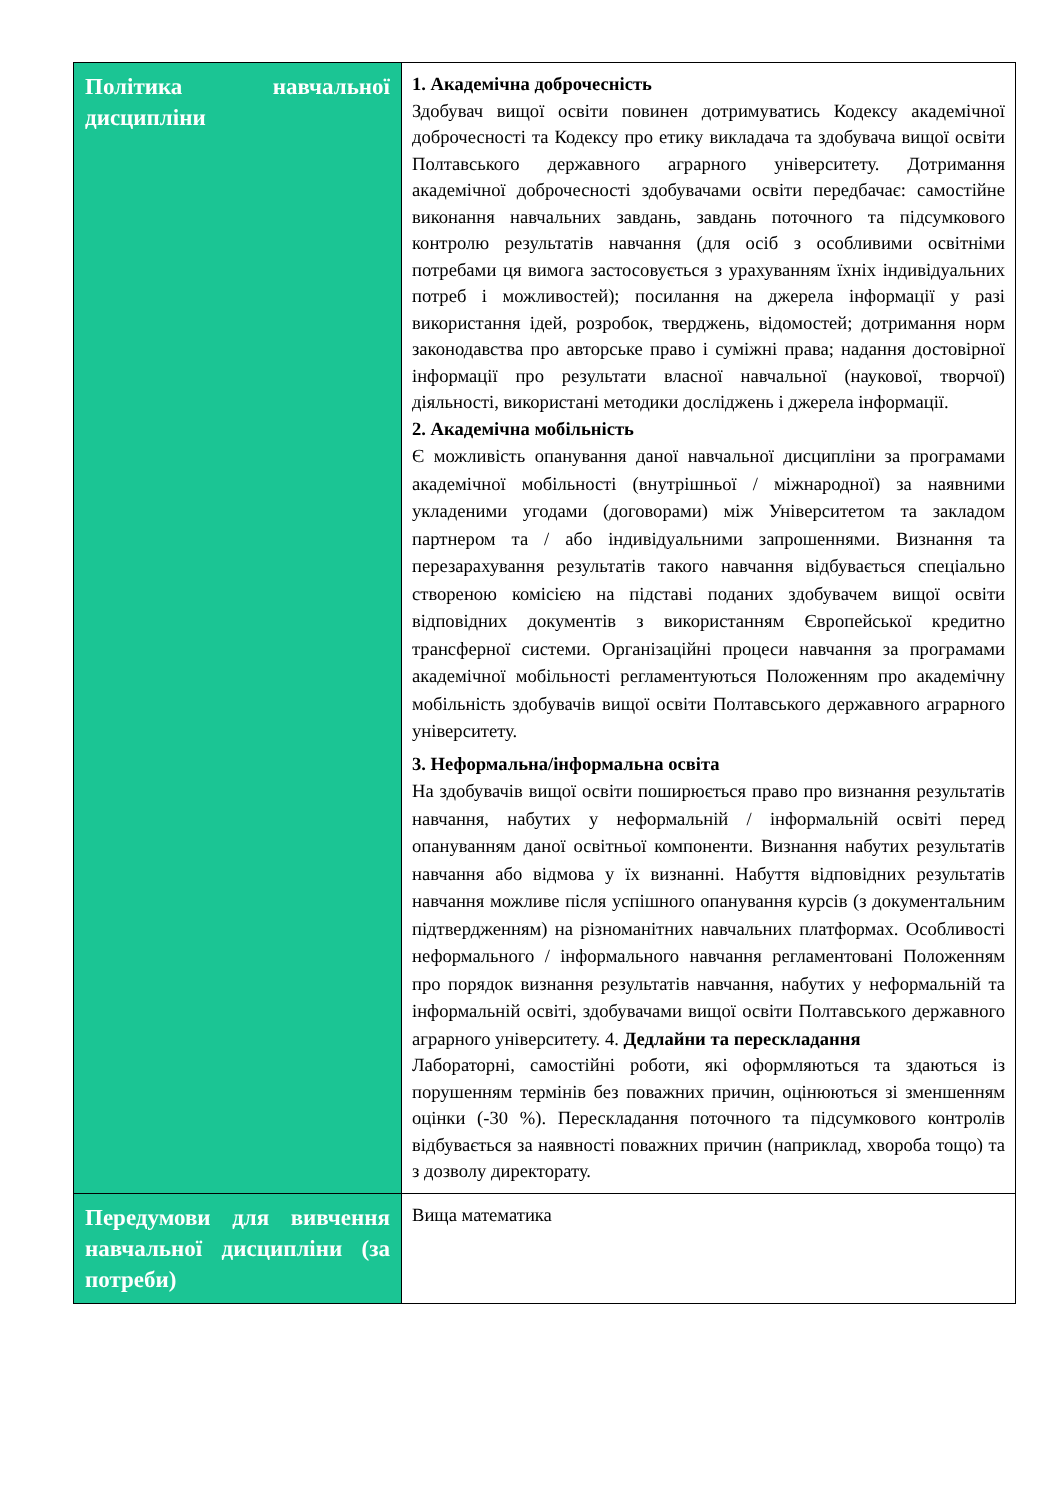| Політика навчальної дисципліни | 1. Академічна доброчесність Здобувач вищої освіти повинен дотримуватись Кодексу академічної доброчесності та Кодексу про етику викладача та здобувача вищої освіти Полтавського державного аграрного університету. Дотримання академічної доброчесності здобувачами освіти передбачає: самостійне виконання навчальних завдань, завдань поточного та підсумкового контролю результатів навчання (для осіб з особливими освітніми потребами ця вимога застосовується з урахуванням їхніх індивідуальних потреб і можливостей); посилання на джерела інформації у разі використання ідей, розробок, тверджень, відомостей; дотримання норм законодавства про авторське право і суміжні права; надання достовірної інформації про результати власної навчальної (наукової, творчої) діяльності, використані методики досліджень і джерела інформації. 2. Академічна мобільність Є можливість опанування даної навчальної дисципліни за програмами академічної мобільності (внутрішньої / міжнародної) за наявними укладеними угодами (договорами) між Університетом та закладом партнером та / або індивідуальними запрошеннями. Визнання та перезарахування результатів такого навчання відбувається спеціально створеною комісією на підставі поданих здобувачем вищої освіти відповідних документів з використанням Європейської кредитно трансферної системи. Організаційні процеси навчання за програмами академічної мобільності регламентуються Положенням про академічну мобільність здобувачів вищої освіти Полтавського державного аграрного університету. 3. Неформальна/інформальна освіта На здобувачів вищої освіти поширюється право про визнання результатів навчання, набутих у неформальній / інформальній освіті перед опануванням даної освітньої компоненти. Визнання набутих результатів навчання або відмова у їх визнанні. Набуття відповідних результатів навчання можливе після успішного опанування курсів (з документальним підтвердженням) на різноманітних навчальних платформах. Особливості неформального / інформального навчання регламентовані Положенням про порядок визнання результатів навчання, набутих у неформальній та інформальній освіті, здобувачами вищої освіти Полтавського державного аграрного університету. 4. Дедлайни та перескладання Лабораторні, самостійні роботи, які оформляються та здаються із порушенням термінів без поважних причин, оцінюються зі зменшенням оцінки (-30 %). Перескладання поточного та підсумкового контролів відбувається за наявності поважних причин (наприклад, хвороба тощо) та з дозволу директорату. |
| Передумови для вивчення навчальної дисципліни (за потреби) | Вища математика |